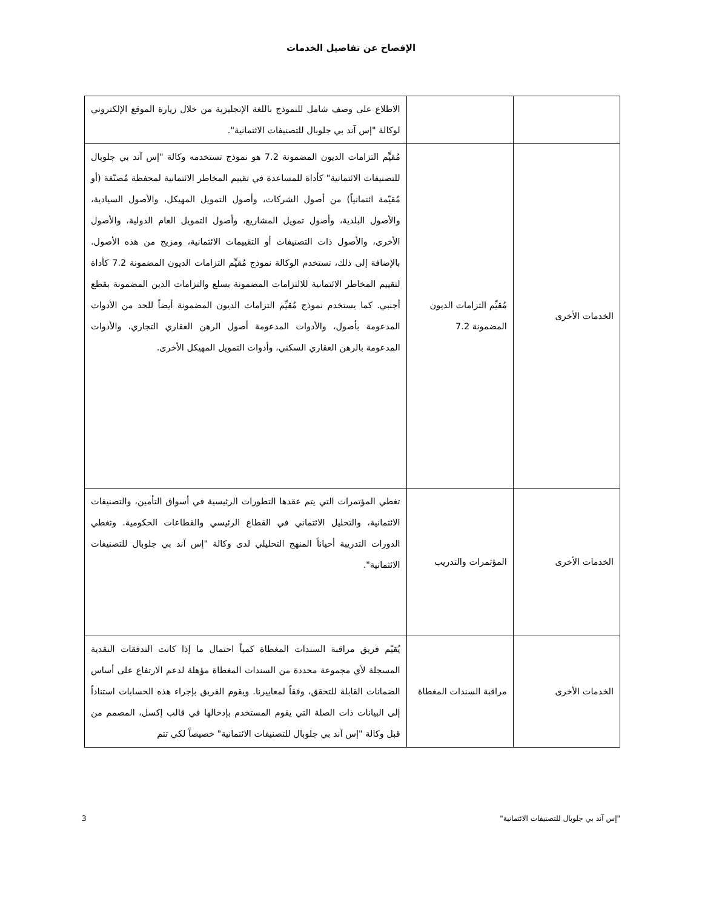الإفصاح عن تفاصيل الخدمات
| | | الاطلاع على وصف شامل للنموذج باللغة الإنجليزية من خلال زيارة الموقع الإلكتروني لوكالة "إس آند بي جلوبال للتصنيفات الائتمانية". |
| الخدمات الأخرى | مُقيِّم التزامات الديون المضمونة 7.2 | مُقيِّم التزامات الديون المضمونة 7.2 هو نموذج تستخدمه وكالة "إس آند بي جلوبال للتصنيفات الائتمانية" كأداة للمساعدة في تقييم المخاطر الائتمانية لمحفظة مُصنّفة (أو مُقيّمة ائتمانياً) من أصول الشركات، وأصول التمويل المهيكل، والأصول السيادية، والأصول البلدية، وأصول تمويل المشاريع، وأصول التمويل العام الدولية، والأصول الأخرى، والأصول ذات التصنيفات أو التقييمات الائتمانية، ومزيج من هذه الأصول. بالإضافة إلى ذلك، تستخدم الوكالة نموذج مُقيِّم التزامات الديون المضمونة 7.2 كأداة لتقييم المخاطر الائتمانية للالتزامات المضمونة بسلع والتزامات الدين المضمونة بقطع أجنبي. كما يستخدم نموذج مُقيِّم التزامات الديون المضمونة أيضاً للحد من الأدوات المدعومة بأصول، والأدوات المدعومة أصول الرهن العقاري التجاري، والأدوات المدعومة بالرهن العقاري السكني، وأدوات التمويل المهيكل الأخرى. |
| الخدمات الأخرى | المؤتمرات والتدريب | تغطي المؤتمرات التي يتم عقدها التطورات الرئيسية في أسواق التأمين، والتصنيفات الائتمانية، والتحليل الائتماني في القطاع الرئيسي والقطاعات الحكومية. وتغطي الدورات التدريبة أحياناً المنهج التحليلي لدى وكالة "إس آند بي جلوبال للتصنيفات الائتمانية". |
| الخدمات الأخرى | مراقبة السندات المغطاة | يُقيّم فريق مراقبة السندات المغطاة كمياً احتمال ما إذا كانت التدفقات النقدية المسجلة لأي مجموعة محددة من السندات المغطاة مؤهلة لدعم الارتفاع على أساس الضمانات القابلة للتحقق، وفقاً لمعاييرنا. ويقوم الفريق بإجراء هذه الحسابات استناداً إلى البيانات ذات الصلة التي يقوم المستخدم بإدخالها في قالب إكسل، المصمم من قبل وكالة "إس آند بي جلوبال للتصنيفات الائتمانية" خصيصاً لكي تتم |
"إس آند بي جلوبال للتصنيفات الائتمانية" 3